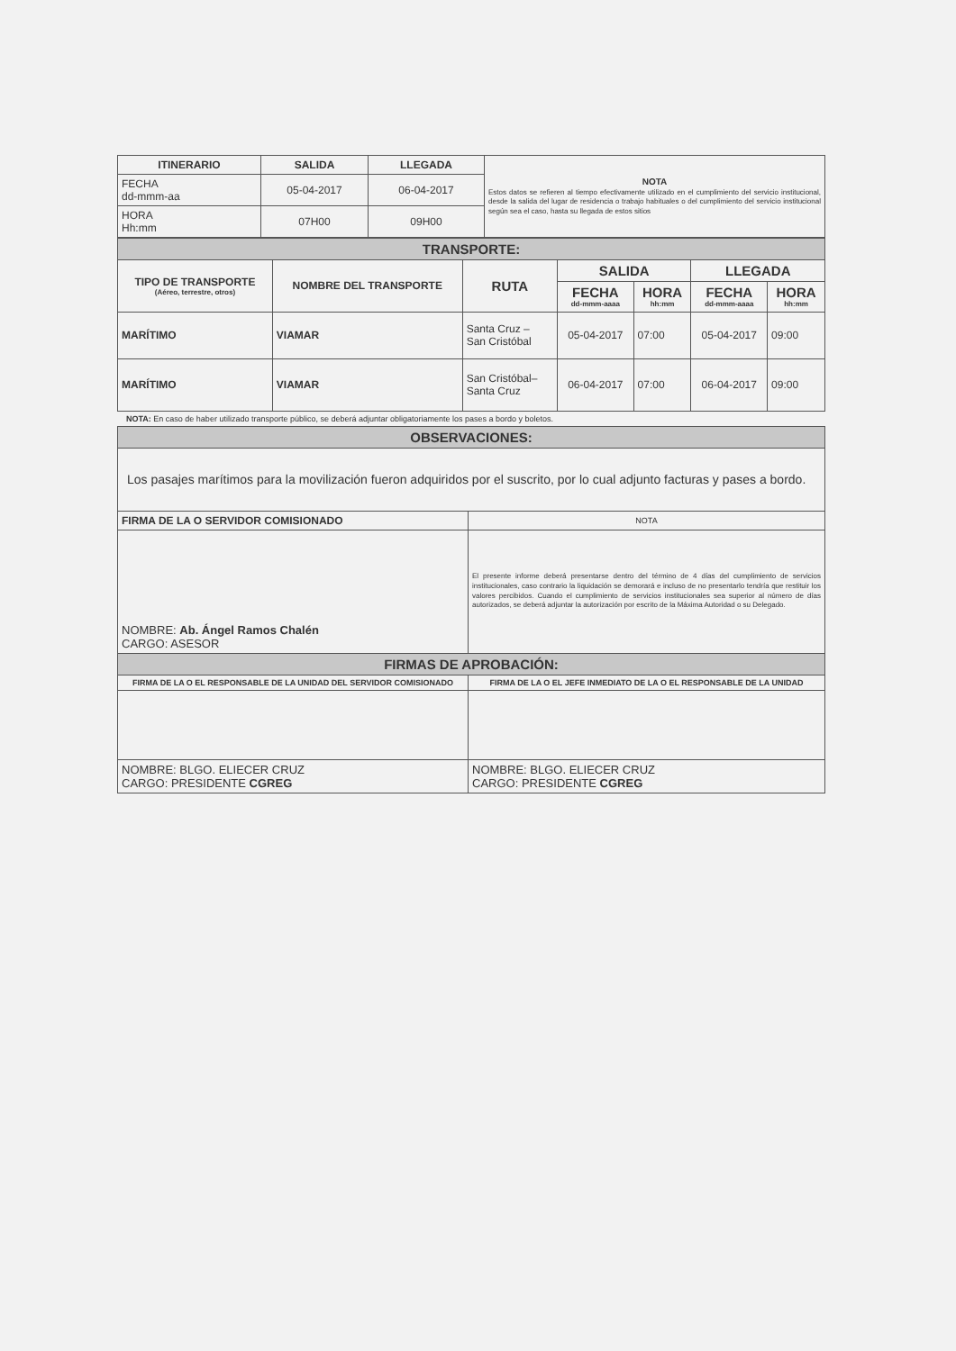| ITINERARIO | SALIDA | LLEGADA | NOTA Estos datos se refieren al tiempo efectivamente utilizado en el cumplimiento del servicio institucional, desde la salida del lugar de residencia o trabajo habituales o del cumplimiento del servicio institucional según sea el caso, hasta su llegada de estos sitios |
| FECHA dd-mmm-aa | 05-04-2017 | 06-04-2017 | |
| HORA Hh:mm | 07H00 | 09H00 | |
| TRANSPORTE: | | | | | | |
| TIPO DE TRANSPORTE (Aéreo, terrestre, otros) | NOMBRE DEL TRANSPORTE | RUTA | SALIDA | | LLEGADA | |
| | | | FECHA dd-mmm-aaaa | HORA hh:mm | FECHA dd-mmm-aaaa | HORA hh:mm |
| MARÍTIMO | VIAMAR | Santa Cruz – San Cristóbal | 05-04-2017 | 07:00 | 05-04-2017 | 09:00 |
| MARÍTIMO | VIAMAR | San Cristóbal– Santa Cruz | 06-04-2017 | 07:00 | 06-04-2017 | 09:00 |
NOTA: En caso de haber utilizado transporte público, se deberá adjuntar obligatoriamente los pases a bordo y boletos.
| OBSERVACIONES: | |
| Los pasajes marítimos para la movilización fueron adquiridos por el suscrito, por lo cual adjunto facturas y pases a bordo. | |
| FIRMA DE LA O SERVIDOR COMISIONADO | NOTA |
| NOMBRE: Ab. Ángel Ramos Chalén CARGO: ASESOR | El presente informe deberá presentarse dentro del término de 4 días del cumplimiento de servicios institucionales, caso contrario la liquidación se demorará e incluso de no presentarlo tendría que restituir los valores percibidos. Cuando el cumplimiento de servicios institucionales sea superior al número de días autorizados, se deberá adjuntar la autorización por escrito de la Máxima Autoridad o su Delegado. |
| FIRMAS DE APROBACIÓN: | |
| FIRMA DE LA O EL RESPONSABLE DE LA UNIDAD DEL SERVIDOR COMISIONADO | FIRMA DE LA O EL JEFE INMEDIATO DE LA O EL RESPONSABLE DE LA UNIDAD |
| NOMBRE: BLGO. ELIECER CRUZ CARGO: PRESIDENTE CGREG | NOMBRE: BLGO. ELIECER CRUZ CARGO: PRESIDENTE CGREG |